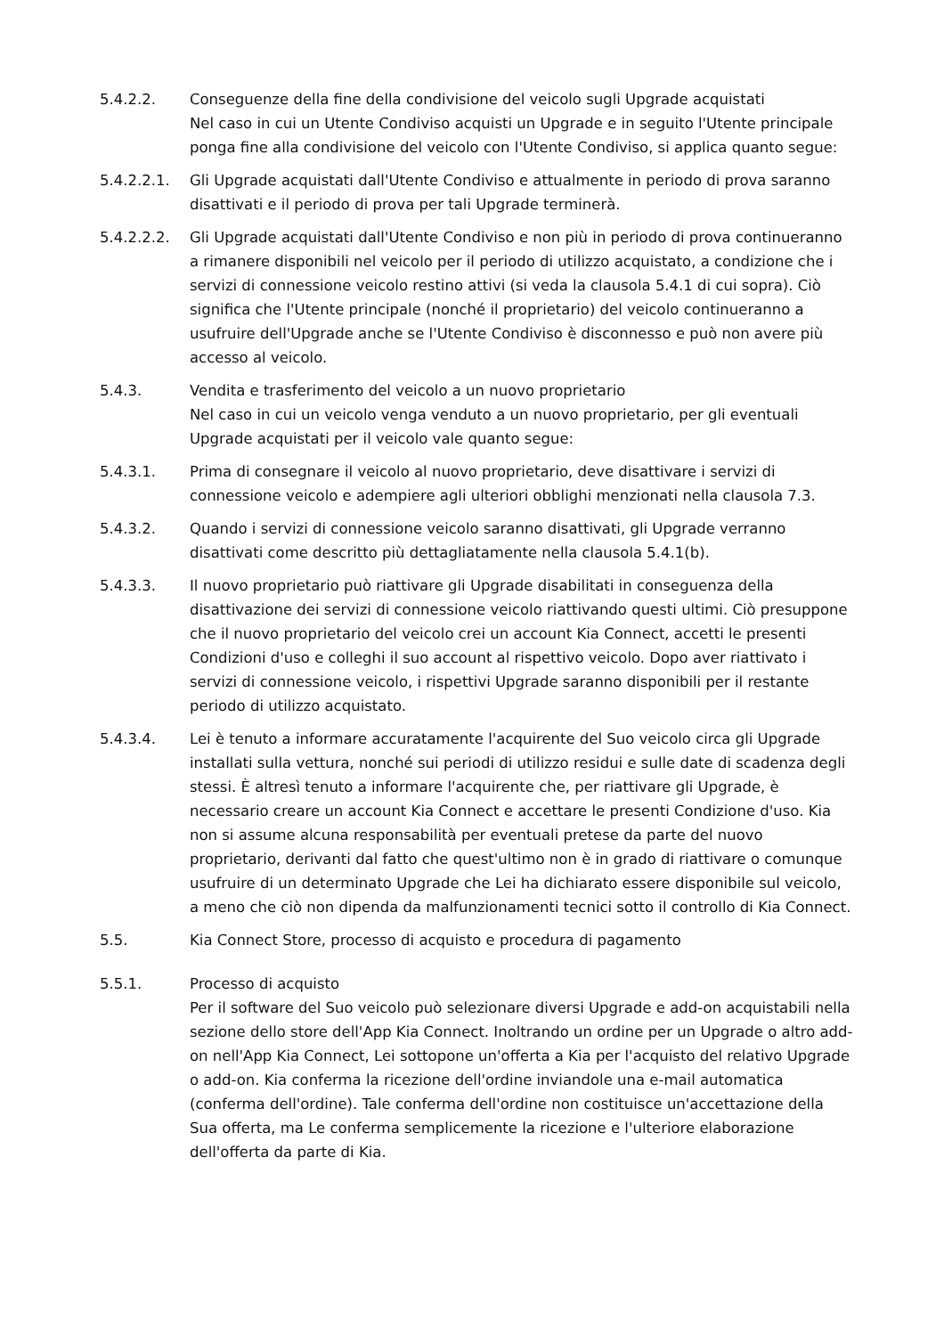5.4.2.2. Conseguenze della fine della condivisione del veicolo sugli Upgrade acquistati
Nel caso in cui un Utente Condiviso acquisti un Upgrade e in seguito l'Utente principale ponga fine alla condivisione del veicolo con l'Utente Condiviso, si applica quanto segue:
5.4.2.2.1. Gli Upgrade acquistati dall'Utente Condiviso e attualmente in periodo di prova saranno disattivati e il periodo di prova per tali Upgrade terminerà.
5.4.2.2.2. Gli Upgrade acquistati dall'Utente Condiviso e non più in periodo di prova continueranno a rimanere disponibili nel veicolo per il periodo di utilizzo acquistato, a condizione che i servizi di connessione veicolo restino attivi (si veda la clausola 5.4.1 di cui sopra). Ciò significa che l'Utente principale (nonché il proprietario) del veicolo continueranno a usufruire dell'Upgrade anche se l'Utente Condiviso è disconnesso e può non avere più accesso al veicolo.
5.4.3. Vendita e trasferimento del veicolo a un nuovo proprietario
Nel caso in cui un veicolo venga venduto a un nuovo proprietario, per gli eventuali Upgrade acquistati per il veicolo vale quanto segue:
5.4.3.1. Prima di consegnare il veicolo al nuovo proprietario, deve disattivare i servizi di connessione veicolo e adempiere agli ulteriori obblighi menzionati nella clausola 7.3.
5.4.3.2. Quando i servizi di connessione veicolo saranno disattivati, gli Upgrade verranno disattivati come descritto più dettagliatamente nella clausola 5.4.1(b).
5.4.3.3. Il nuovo proprietario può riattivare gli Upgrade disabilitati in conseguenza della disattivazione dei servizi di connessione veicolo riattivando questi ultimi. Ciò presuppone che il nuovo proprietario del veicolo crei un account Kia Connect, accetti le presenti Condizioni d'uso e colleghi il suo account al rispettivo veicolo. Dopo aver riattivato i servizi di connessione veicolo, i rispettivi Upgrade saranno disponibili per il restante periodo di utilizzo acquistato.
5.4.3.4. Lei è tenuto a informare accuratamente l'acquirente del Suo veicolo circa gli Upgrade installati sulla vettura, nonché sui periodi di utilizzo residui e sulle date di scadenza degli stessi. È altresì tenuto a informare l'acquirente che, per riattivare gli Upgrade, è necessario creare un account Kia Connect e accettare le presenti Condizione d'uso. Kia non si assume alcuna responsabilità per eventuali pretese da parte del nuovo proprietario, derivanti dal fatto che quest'ultimo non è in grado di riattivare o comunque usufruire di un determinato Upgrade che Lei ha dichiarato essere disponibile sul veicolo, a meno che ciò non dipenda da malfunzionamenti tecnici sotto il controllo di Kia Connect.
5.5. Kia Connect Store, processo di acquisto e procedura di pagamento
5.5.1. Processo di acquisto
Per il software del Suo veicolo può selezionare diversi Upgrade e add-on acquistabili nella sezione dello store dell'App Kia Connect. Inoltrando un ordine per un Upgrade o altro add-on nell'App Kia Connect, Lei sottopone un'offerta a Kia per l'acquisto del relativo Upgrade o add-on. Kia conferma la ricezione dell'ordine inviandole una e-mail automatica (conferma dell'ordine). Tale conferma dell'ordine non costituisce un'accettazione della Sua offerta, ma Le conferma semplicemente la ricezione e l'ulteriore elaborazione dell'offerta da parte di Kia.